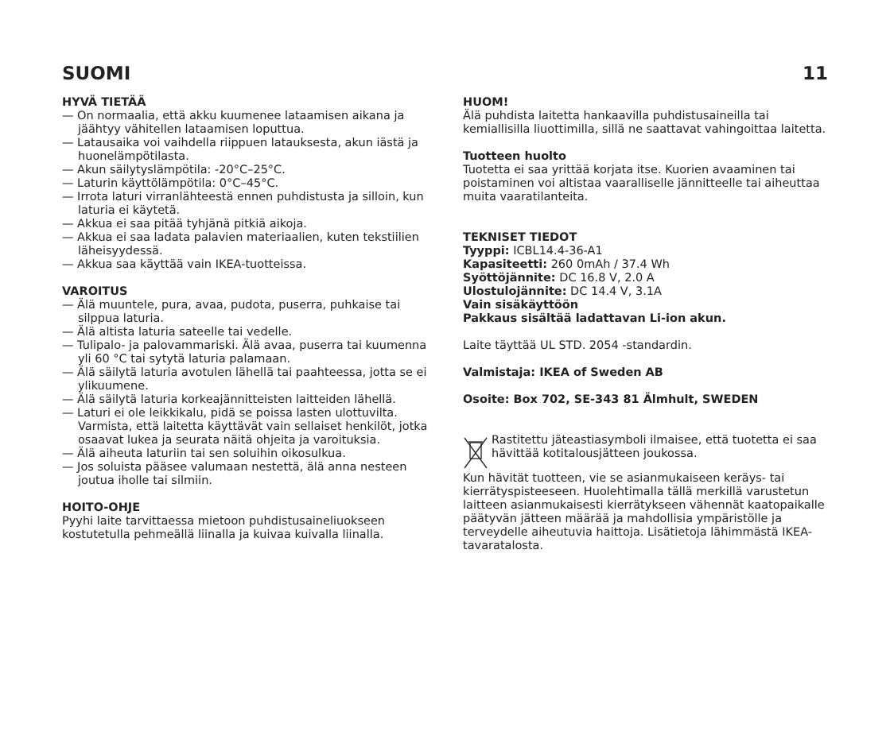SUOMI 11
HYVÄ TIETÄÄ
— On normaalia, että akku kuumenee lataamisen aikana ja jäähtyy vähitellen lataamisen loputtua.
— Latausaika voi vaihdella riippuen latauksesta, akun iästä ja huonelämpötilasta.
— Akun säilytyslämpötila: -20°C–25°C.
— Laturin käyttölämpötila: 0°C–45°C.
— Irrota laturi virranlähteestä ennen puhdistusta ja silloin, kun laturia ei käytetä.
— Akkua ei saa pitää tyhjänä pitkiä aikoja.
— Akkua ei saa ladata palavien materiaalien, kuten tekstiilien läheisyydessä.
— Akkua saa käyttää vain IKEA-tuotteissa.
VAROITUS
— Älä muuntele, pura, avaa, pudota, puserra, puhkaise tai silppua laturia.
— Älä altista laturia sateelle tai vedelle.
— Tulipalo- ja palovammariski. Älä avaa, puserra tai kuumenna yli 60 °C tai sytytä laturia palamaan.
— Älä säilytä laturia avotulen lähellä tai paahteessa, jotta se ei ylikuumene.
— Älä säilytä laturia korkeajännitteisten laitteiden lähellä.
— Laturi ei ole leikkikalu, pidä se poissa lasten ulottuvilta. Varmista, että laitetta käyttävät vain sellaiset henkilöt, jotka osaavat lukea ja seurata näitä ohjeita ja varoituksia.
— Älä aiheuta laturiin tai sen soluihin oikosulkua.
— Jos soluista pääsee valumaan nestettä, älä anna nesteen joutua iholle tai silmiin.
HOITO-OHJE
Pyyhi laite tarvittaessa mietoon puhdistusaineliuokseen kostutetulla pehmeällä liinalla ja kuivaa kuivalla liinalla.
HUOM!
Älä puhdista laitetta hankaavilla puhdistusaineilla tai kemiallisilla liuottimilla, sillä ne saattavat vahingoittaa laitetta.
Tuotteen huolto
Tuotetta ei saa yrittää korjata itse. Kuorien avaaminen tai poistaminen voi altistaa vaaralliselle jännitteelle tai aiheuttaa muita vaaratilanteita.
TEKNISET TIEDOT
Tyyppi: ICBL14.4-36-A1
Kapasiteetti: 260 0mAh / 37.4 Wh
Syöttöjännite: DC 16.8 V, 2.0 A
Ulostulojännite: DC 14.4 V, 3.1A
Vain sisäkäyttöön
Pakkaus sisältää ladattavan Li-ion akun.
Laite täyttää UL STD. 2054 -standardin.
Valmistaja: IKEA of Sweden AB
Osoite: Box 702, SE-343 81 Älmhult, SWEDEN
Rastitettu jäteastiasymboli ilmaisee, että tuotetta ei saa hävittää kotitalousjätteen joukossa.
Kun hävität tuotteen, vie se asianmukaiseen keräys- tai kierrätyspisteeseen. Huolehtimalla tällä merkillä varustetun laitteen asianmukaisesti kierrätykseen vähennät kaatopaikalle päätyvän jätteen määrää ja mahdollisia ympäristölle ja terveydelle aiheutuvia haittoja. Lisätietoja lähimmästä IKEA-tavaratalosta.